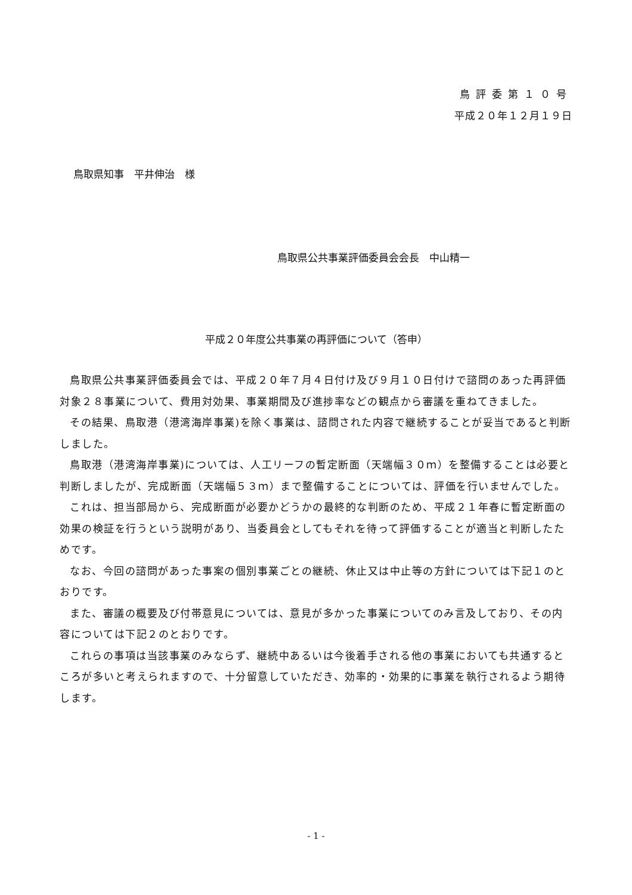鳥評委第１０号
平成２０年１２月１９日
鳥取県知事　平井伸治　様
鳥取県公共事業評価委員会会長　中山精一
平成２０年度公共事業の再評価について（答申）
鳥取県公共事業評価委員会では、平成２０年７月４日付け及び９月１０日付けで諮問のあった再評価対象２８事業について、費用対効果、事業期間及び進捗率などの観点から審議を重ねてきました。
その結果、鳥取港（港湾海岸事業)を除く事業は、諮問された内容で継続することが妥当であると判断しました。
鳥取港（港湾海岸事業)については、人工リーフの暫定断面（天端幅３０ｍ）を整備することは必要と判断しましたが、完成断面（天端幅５３ｍ）まで整備することについては、評価を行いませんでした。
これは、担当部局から、完成断面が必要かどうかの最終的な判断のため、平成２１年春に暫定断面の効果の検証を行うという説明があり、当委員会としてもそれを待って評価することが適当と判断したためです。
なお、今回の諮問があった事案の個別事業ごとの継続、休止又は中止等の方針については下記１のとおりです。
また、審議の概要及び付帯意見については、意見が多かった事業についてのみ言及しており、その内容については下記２のとおりです。
これらの事項は当該事業のみならず、継続中あるいは今後着手される他の事業においても共通するところが多いと考えられますので、十分留意していただき、効率的・効果的に事業を執行されるよう期待します。
- 1 -